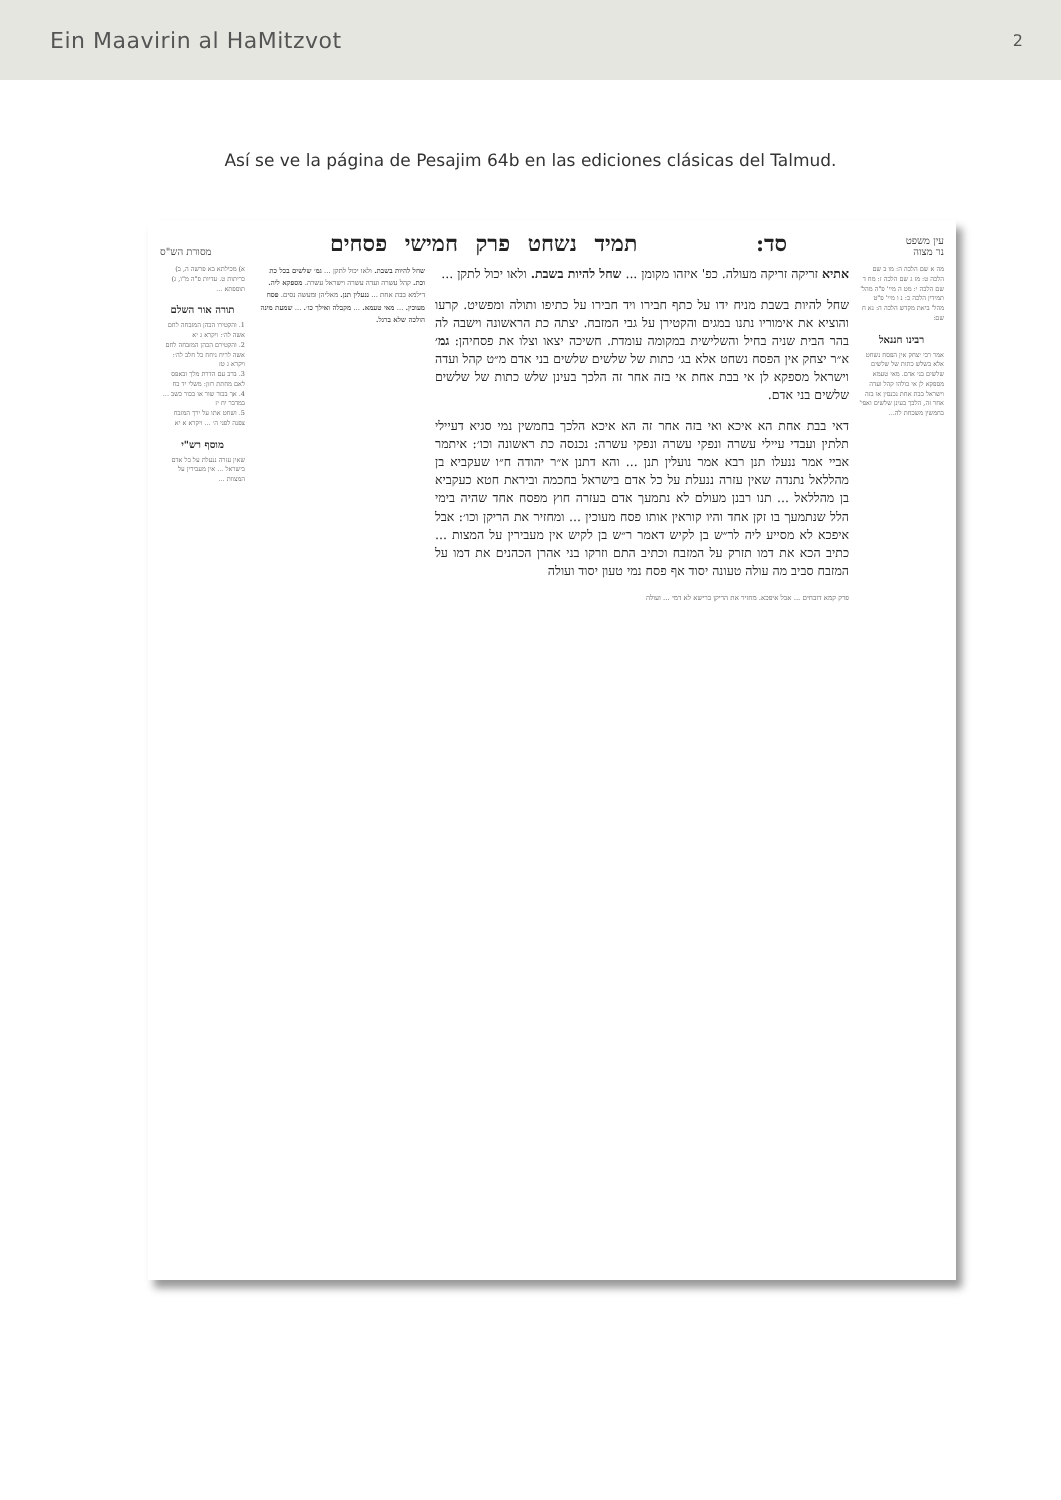Ein Maavirin al HaMitzvot 2
Así se ve la página de Pesajim 64b en las ediciones clásicas del Talmud.
עין משפט
נר מצוה סד: תמיד נשחט פרק חמישי פסחים מסורת הש"ס
מה א שם הלכה ה: מו ב שם הלכה ט: מז ג שם הלכה ז: מח ד שם הלכה י: מט ה מיי' פ"ה מהל' תמידין הלכה כ: נ ו מיי' פ"ט מהל' ביאת מקדש הלכה ה: נא ח שם:
רבינו חננאל
אמר רבי יצחק אין הפסח נשחט אלא בשלש כתות של שלשים שלשים בני אדם. מאי טעמא מספקא לן אי כולהו קהל ועדה וישראל בבת אחת נכנסין או בזה אחר זה, הלכך בעינן שלשים ואפי' בחמשין משכחת לה...
אתיא זריקה זריקה מעולה. כפ' איזהו מקומן ... שחל להיות בשבת. ולאו יכול לתקן ...
שחל להיות בשבת מניח ידו על כתף חבירו ויד חבירו על כתיפו ותולה ומפשיט. קרעו והוציא את אימוריו נתנו במגים והקטירן על גבי המזבח. יצתה כת הראשונה וישבה לה בהר הבית שניה בחיל והשלישית במקומה עומדת. חשיכה יצאו וצלו את פסחיהן: גמ׳ א״ר יצחק אין הפסח נשחט אלא בג׳ כתות של שלשים שלשים בני אדם מ״ט קהל ועדה וישראל מספקא לן אי בבת אחת אי בזה אחר זה הלכך בעינן שלש כתות של שלשים שלשים בני אדם.
דאי בבת אחת הא איכא ואי בזה אחר זה הא איכא הלכך בחמשין נמי סגיא דעיילי תלתין ועבדי עיילי עשרה ונפקי עשרה ונפקי עשרה: נכנסה כת ראשונה וכו׳: איתמר אביי אמר ננעלו תנן רבא אמר נועלין תנן ... והא דתנן א״ר יהודה ח״ו שעקביא בן מהללאל נתנדה שאין עזרה ננעלת על כל אדם בישראל בחכמה וביראת חטא כעקביא בן מהללאל ... תנו רבנן מעולם לא נתמעך אדם בעזרה חוץ מפסח אחד שהיה בימי הלל שנתמעך בו זקן אחד והיו קוראין אותו פסח מעוכין ... ומחזיר את הריקן וכו׳: אבל איפכא לא מסייע ליה לר״ש בן לקיש דאמר ר״ש בן לקיש אין מעבירין על המצות ... כתיב הכא את דמו תזרק על המזבח וכתיב התם וזרקו בני אהרן הכהנים את דמו על המזבח סביב מה עולה טעונה יסוד אף פסח נמי טעון יסוד ועולה
פרק קמא דזבחים ... אבל איפכא. מחזיר את הריקן ברישא לא דמי ... ועולה
שחל להיות בשבת. ולאו יכול לתקן ... גמ׳ שלשים בכל כת וכת. קהל עשרה ועדה עשרה וישראל עשרה. מספקא ליה. דילמא בבת אחת ... ננעלין תנן. מאליהן ומעשה נסים. פסח מעוכין. ... מאי טעמא. ... מקבלה ואילך כו׳. ... שמעת מינה הולכה שלא ברגל.
א) מכילתא בא פרשה ה, ב) כריתות ט. עדיות פ"ה מ"ו, ג) תוספתא ...
תורה אור השלם
1. והקטירו הכהן המזבחה לחם אשה לה׳: ויקרא ג יא
2. והקטירם הכהן המזבחה לחם אשה לריח ניחח כל חלב לה׳: ויקרא ג טז
3. ברב עם הדרת מלך ובאפס לאם מחתת רזון: משלי יד כח
4. אך בכור שור או בכור כשב ... במדבר יח יז
5. ושחט אתו על ירך המזבח צפנה לפני ה׳ ... ויקרא א יא
מוסף רש"י
שאין עזרה ננעלת על כל אדם בישראל ... אין מעבירין על המצוות ...